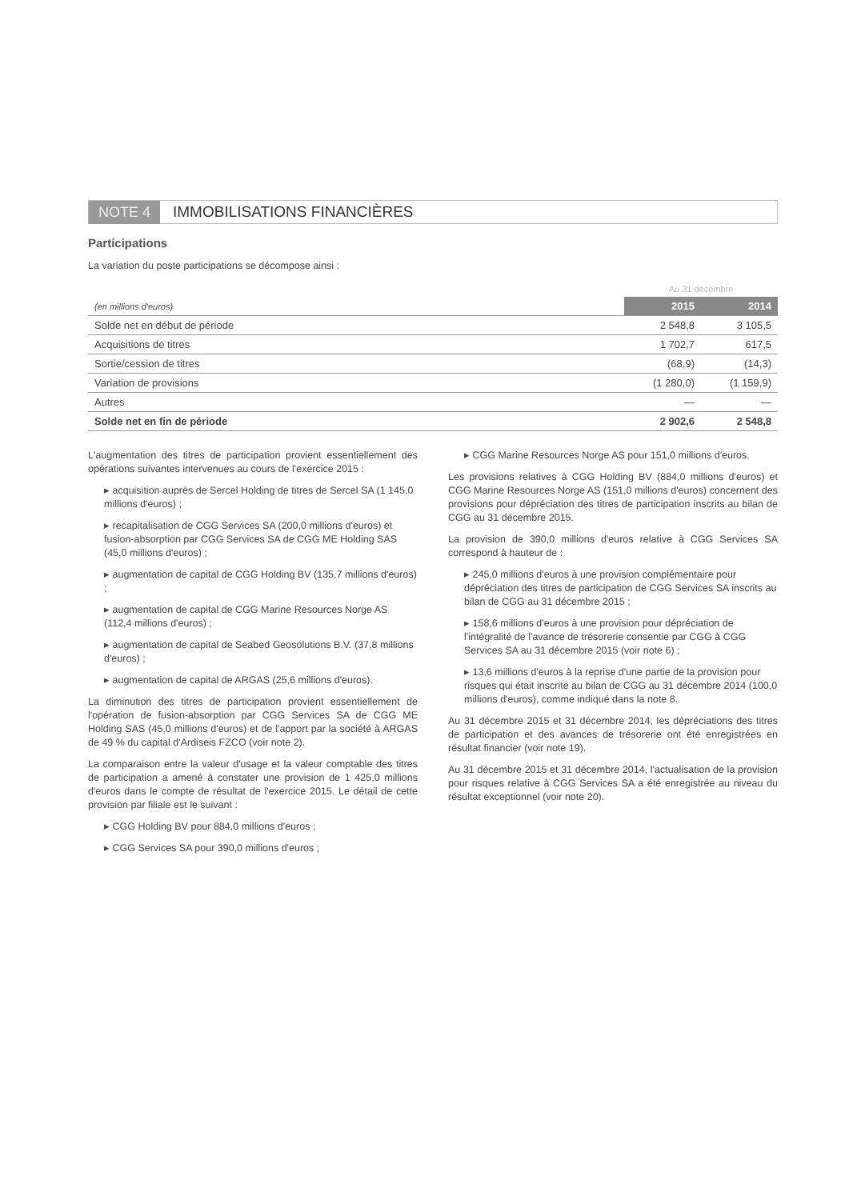NOTE 4 IMMOBILISATIONS FINANCIÈRES
Participations
La variation du poste participations se décompose ainsi :
| | Au 31 décembre | |
| (en millions d'euros) | 2015 | 2014 |
| Solde net en début de période | 2 548,8 | 3 105,5 |
| Acquisitions de titres | 1 702,7 | 617,5 |
| Sortie/cession de titres | (68,9) | (14,3) |
| Variation de provisions | (1 280,0) | (1 159,9) |
| Autres | — | — |
| Solde net en fin de période | 2 902,6 | 2 548,8 |
L'augmentation des titres de participation provient essentiellement des opérations suivantes intervenues au cours de l'exercice 2015 :
▸ acquisition auprès de Sercel Holding de titres de Sercel SA (1 145,0 millions d'euros) ;
▸ recapitalisation de CGG Services SA (200,0 millions d'euros) et fusion-absorption par CGG Services SA de CGG ME Holding SAS (45,0 millions d'euros) ;
▸ augmentation de capital de CGG Holding BV (135,7 millions d'euros) ;
▸ augmentation de capital de CGG Marine Resources Norge AS (112,4 millions d'euros) ;
▸ augmentation de capital de Seabed Geosolutions B.V. (37,8 millions d'euros) ;
▸ augmentation de capital de ARGAS (25,6 millions d'euros).
La diminution des titres de participation provient essentiellement de l'opération de fusion-absorption par CGG Services SA de CGG ME Holding SAS (45,0 millions d'euros) et de l'apport par la société à ARGAS de 49 % du capital d'Ardiseis FZCO (voir note 2).
La comparaison entre la valeur d'usage et la valeur comptable des titres de participation a amené à constater une provision de 1 425,0 millions d'euros dans le compte de résultat de l'exercice 2015. Le détail de cette provision par filiale est le suivant :
▸ CGG Holding BV pour 884,0 millions d'euros ;
▸ CGG Services SA pour 390,0 millions d'euros ;
▸ CGG Marine Resources Norge AS pour 151,0 millions d'euros.
Les provisions relatives à CGG Holding BV (884,0 millions d'euros) et CGG Marine Resources Norge AS (151,0 millions d'euros) concernent des provisions pour dépréciation des titres de participation inscrits au bilan de CGG au 31 décembre 2015.
La provision de 390,0 millions d'euros relative à CGG Services SA correspond à hauteur de :
▸ 245,0 millions d'euros à une provision complémentaire pour dépréciation des titres de participation de CGG Services SA inscrits au bilan de CGG au 31 décembre 2015 ;
▸ 158,6 millions d'euros à une provision pour dépréciation de l'intégralité de l'avance de trésorerie consentie par CGG à CGG Services SA au 31 décembre 2015 (voir note 6) ;
▸ 13,6 millions d'euros à la reprise d'une partie de la provision pour risques qui était inscrite au bilan de CGG au 31 décembre 2014 (100,0 millions d'euros), comme indiqué dans la note 8.
Au 31 décembre 2015 et 31 décembre 2014, les dépréciations des titres de participation et des avances de trésorerie ont été enregistrées en résultat financier (voir note 19).
Au 31 décembre 2015 et 31 décembre 2014, l'actualisation de la provision pour risques relative à CGG Services SA a été enregistrée au niveau du résultat exceptionnel (voir note 20).